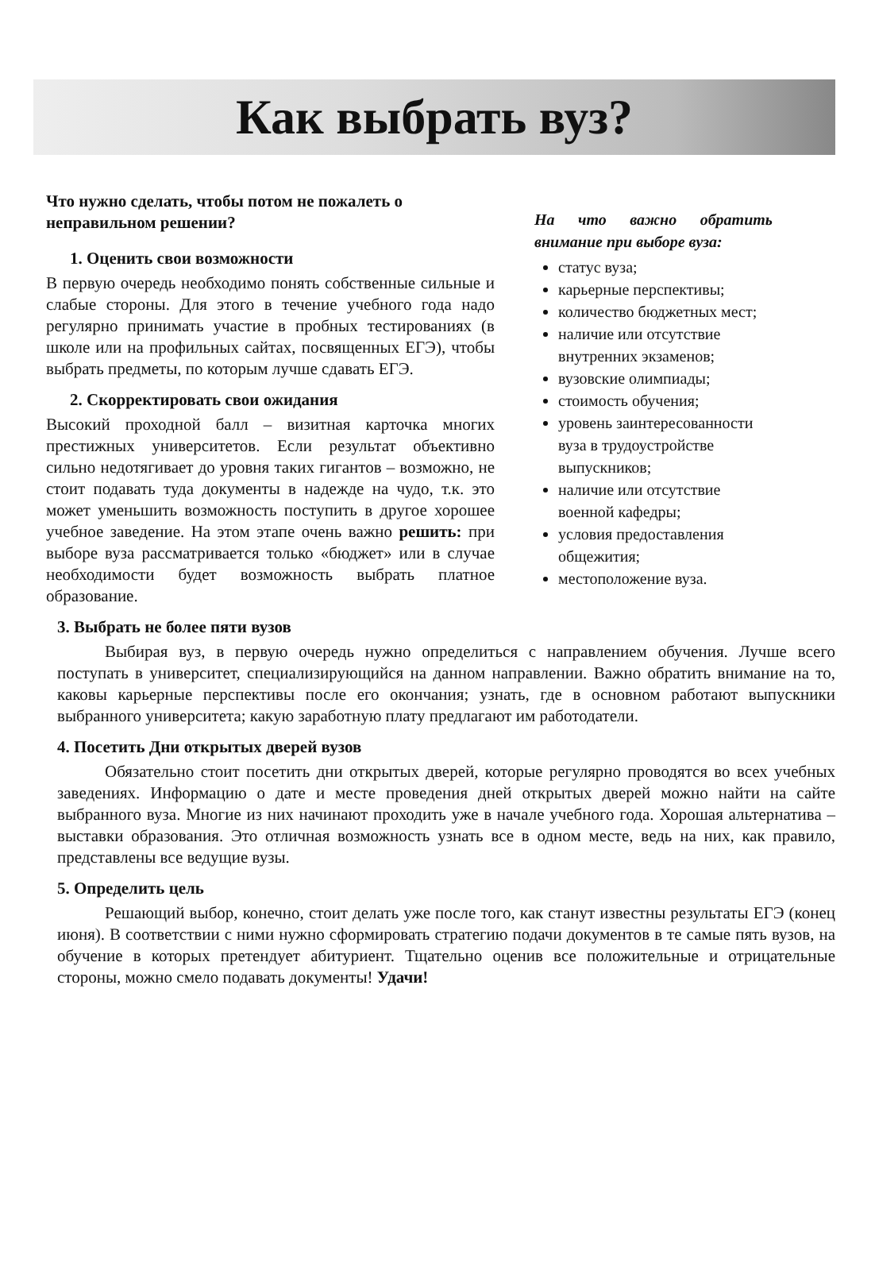Как выбрать вуз?
Что нужно сделать, чтобы потом не пожалеть о неправильном решении?
1. Оценить свои возможности
В первую очередь необходимо понять собственные сильные и слабые стороны. Для этого в течение учебного года надо регулярно принимать участие в пробных тестированиях (в школе или на профильных сайтах, посвященных ЕГЭ), чтобы выбрать предметы, по которым лучше сдавать ЕГЭ.
2. Скорректировать свои ожидания
Высокий проходной балл – визитная карточка многих престижных университетов. Если результат объективно сильно недотягивает до уровня таких гигантов – возможно, не стоит подавать туда документы в надежде на чудо, т.к. это может уменьшить возможность поступить в другое хорошее учебное заведение. На этом этапе очень важно решить: при выборе вуза рассматривается только «бюджет» или в случае необходимости будет возможность выбрать платное образование.
На что важно обратить внимание при выборе вуза:
статус вуза;
карьерные перспективы;
количество бюджетных мест;
наличие или отсутствие внутренних экзаменов;
вузовские олимпиады;
стоимость обучения;
уровень заинтересованности вуза в трудоустройстве выпускников;
наличие или отсутствие военной кафедры;
условия предоставления общежития;
местоположение вуза.
3. Выбрать не более пяти вузов
Выбирая вуз, в первую очередь нужно определиться с направлением обучения. Лучше всего поступать в университет, специализирующийся на данном направлении. Важно обратить внимание на то, каковы карьерные перспективы после его окончания; узнать, где в основном работают выпускники выбранного университета; какую заработную плату предлагают им работодатели.
4. Посетить Дни открытых дверей вузов
Обязательно стоит посетить дни открытых дверей, которые регулярно проводятся во всех учебных заведениях. Информацию о дате и месте проведения дней открытых дверей можно найти на сайте выбранного вуза. Многие из них начинают проходить уже в начале учебного года. Хорошая альтернатива – выставки образования. Это отличная возможность узнать все в одном месте, ведь на них, как правило, представлены все ведущие вузы.
5. Определить цель
Решающий выбор, конечно, стоит делать уже после того, как станут известны результаты ЕГЭ (конец июня). В соответствии с ними нужно сформировать стратегию подачи документов в те самые пять вузов, на обучение в которых претендует абитуриент. Тщательно оценив все положительные и отрицательные стороны, можно смело подавать документы! Удачи!